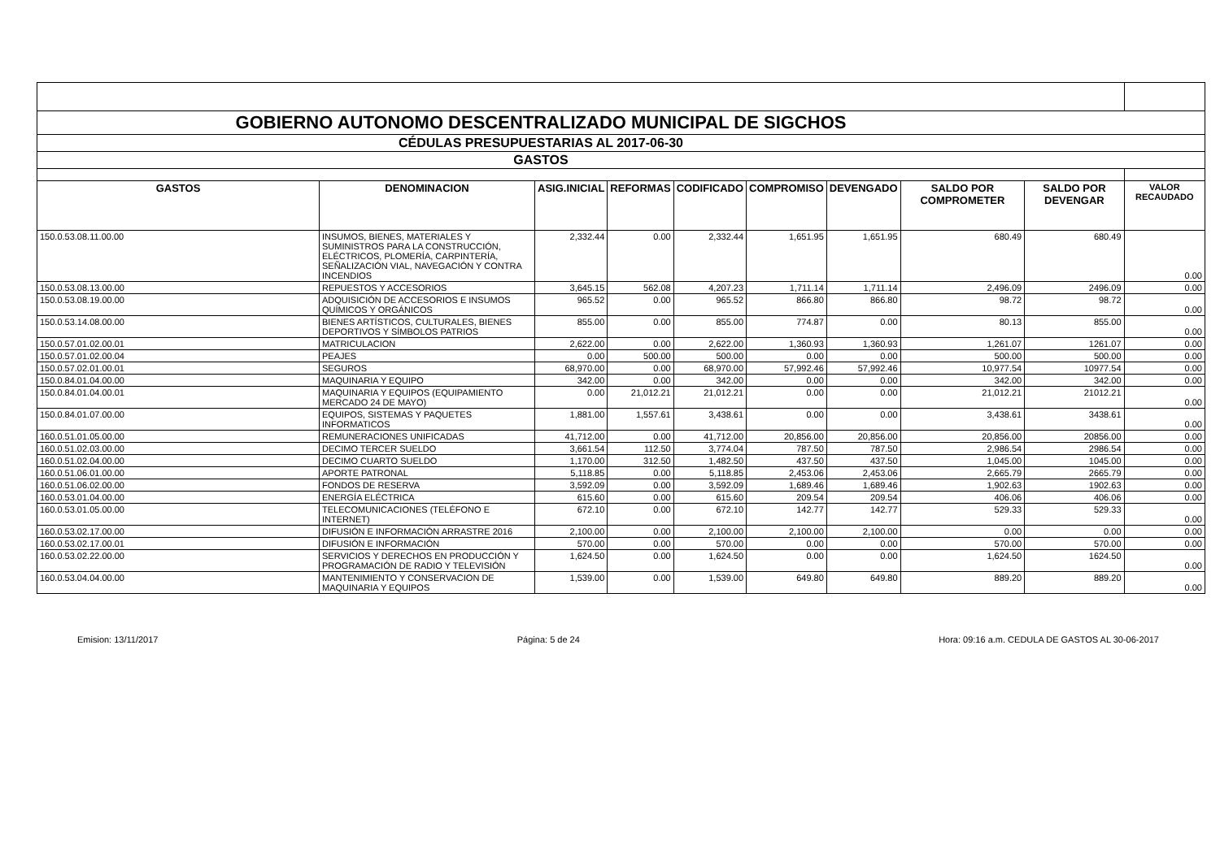| GOBIERNO AUTONOMO DESCENTRALIZADO MUNICIPAL DE SIGCHOS | | | | | | | | | |
| CÉDULAS PRESUPUESTARIAS AL 2017-06-30 | | | | | | | | | |
| GASTOS | | | | | | | | | |
| GASTOS | DENOMINACION | ASIG.INICIAL | REFORMAS | CODIFICADO | COMPROMISO | DEVENGADO | SALDO POR COMPROMETER | SALDO POR DEVENGAR | VALOR RECAUDADO |
| 150.0.53.08.11.00.00 | INSUMOS, BIENES, MATERIALES Y SUMINISTROS PARA LA CONSTRUCCIÓN, ELÉCTRICOS, PLOMERÍA, CARPINTERÍA, SEÑALIZACIÓN VIAL, NAVEGACIÓN Y CONTRA INCENDIOS | 2,332.44 | 0.00 | 2,332.44 | 1,651.95 | 1,651.95 | 680.49 | 680.49 | 0.00 |
| 150.0.53.08.13.00.00 | REPUESTOS Y ACCESORIOS | 3,645.15 | 562.08 | 4,207.23 | 1,711.14 | 1,711.14 | 2,496.09 | 2496.09 | 0.00 |
| 150.0.53.08.19.00.00 | ADQUISICIÓN DE ACCESORIOS E INSUMOS QUÍMICOS Y ORGÁNICOS | 965.52 | 0.00 | 965.52 | 866.80 | 866.80 | 98.72 | 98.72 | 0.00 |
| 150.0.53.14.08.00.00 | BIENES ARTÍSTICOS, CULTURALES, BIENES DEPORTIVOS Y SÍMBOLOS PATRIOS | 855.00 | 0.00 | 855.00 | 774.87 | 0.00 | 80.13 | 855.00 | 0.00 |
| 150.0.57.01.02.00.01 | MATRICULACION | 2,622.00 | 0.00 | 2,622.00 | 1,360.93 | 1,360.93 | 1,261.07 | 1261.07 | 0.00 |
| 150.0.57.01.02.00.04 | PEAJES | 0.00 | 500.00 | 500.00 | 0.00 | 0.00 | 500.00 | 500.00 | 0.00 |
| 150.0.57.02.01.00.01 | SEGUROS | 68,970.00 | 0.00 | 68,970.00 | 57,992.46 | 57,992.46 | 10,977.54 | 10977.54 | 0.00 |
| 150.0.84.01.04.00.00 | MAQUINARIA Y EQUIPO | 342.00 | 0.00 | 342.00 | 0.00 | 0.00 | 342.00 | 342.00 | 0.00 |
| 150.0.84.01.04.00.01 | MAQUINARIA Y EQUIPOS (EQUIPAMIENTO MERCADO 24 DE MAYO) | 0.00 | 21,012.21 | 21,012.21 | 0.00 | 0.00 | 21,012.21 | 21012.21 | 0.00 |
| 150.0.84.01.07.00.00 | EQUIPOS, SISTEMAS Y PAQUETES INFORMATICOS | 1,881.00 | 1,557.61 | 3,438.61 | 0.00 | 0.00 | 3,438.61 | 3438.61 | 0.00 |
| 160.0.51.01.05.00.00 | REMUNERACIONES UNIFICADAS | 41,712.00 | 0.00 | 41,712.00 | 20,856.00 | 20,856.00 | 20,856.00 | 20856.00 | 0.00 |
| 160.0.51.02.03.00.00 | DECIMO TERCER SUELDO | 3,661.54 | 112.50 | 3,774.04 | 787.50 | 787.50 | 2,986.54 | 2986.54 | 0.00 |
| 160.0.51.02.04.00.00 | DECIMO CUARTO SUELDO | 1,170.00 | 312.50 | 1,482.50 | 437.50 | 437.50 | 1,045.00 | 1045.00 | 0.00 |
| 160.0.51.06.01.00.00 | APORTE PATRONAL | 5,118.85 | 0.00 | 5,118.85 | 2,453.06 | 2,453.06 | 2,665.79 | 2665.79 | 0.00 |
| 160.0.51.06.02.00.00 | FONDOS DE RESERVA | 3,592.09 | 0.00 | 3,592.09 | 1,689.46 | 1,689.46 | 1,902.63 | 1902.63 | 0.00 |
| 160.0.53.01.04.00.00 | ENERGÍA ELÉCTRICA | 615.60 | 0.00 | 615.60 | 209.54 | 209.54 | 406.06 | 406.06 | 0.00 |
| 160.0.53.01.05.00.00 | TELECOMUNICACIONES (TELÉFONO E INTERNET) | 672.10 | 0.00 | 672.10 | 142.77 | 142.77 | 529.33 | 529.33 | 0.00 |
| 160.0.53.02.17.00.00 | DIFUSIÓN E INFORMACIÓN ARRASTRE 2016 | 2,100.00 | 0.00 | 2,100.00 | 2,100.00 | 2,100.00 | 0.00 | 0.00 | 0.00 |
| 160.0.53.02.17.00.01 | DIFUSIÓN E INFORMACIÓN | 570.00 | 0.00 | 570.00 | 0.00 | 0.00 | 570.00 | 570.00 | 0.00 |
| 160.0.53.02.22.00.00 | SERVICIOS Y DERECHOS EN PRODUCCIÓN Y PROGRAMACIÓN DE RADIO Y TELEVISIÓN | 1,624.50 | 0.00 | 1,624.50 | 0.00 | 0.00 | 1,624.50 | 1624.50 | 0.00 |
| 160.0.53.04.04.00.00 | MANTENIMIENTO Y CONSERVACION DE MAQUINARIA Y EQUIPOS | 1,539.00 | 0.00 | 1,539.00 | 649.80 | 649.80 | 889.20 | 889.20 | 0.00 |
Emision: 13/11/2017 Página: 5 de 24 Hora: 09:16 a.m. CEDULA DE GASTOS AL 30-06-2017